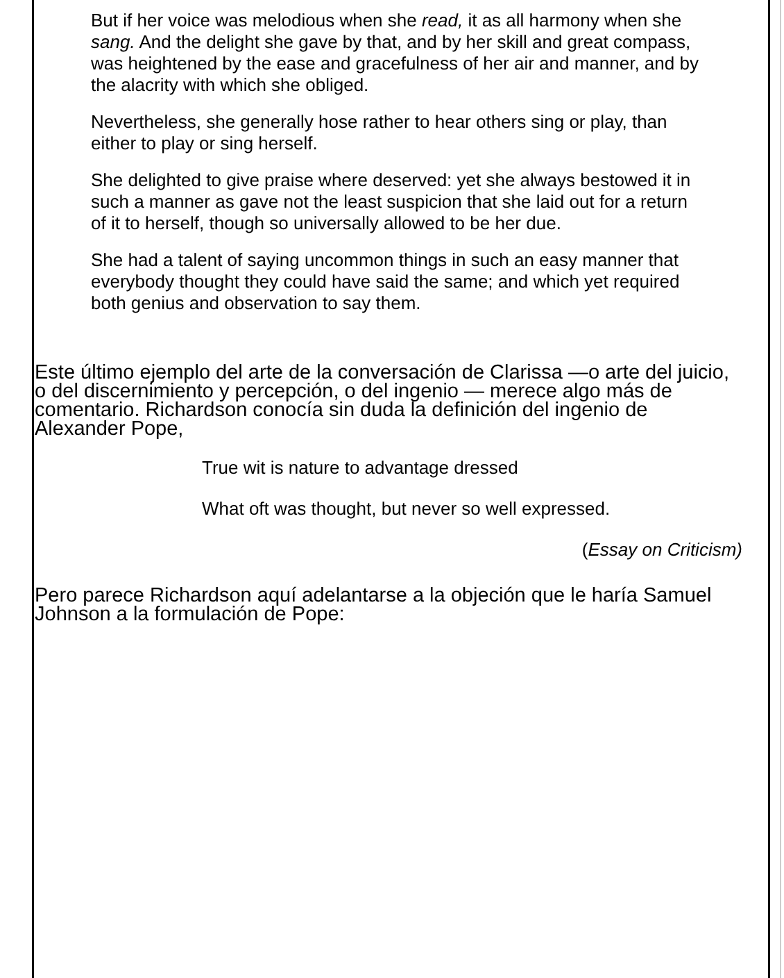But if her voice was melodious when she read, it as all harmony when she sang. And the delight she gave by that, and by her skill and great compass, was heightened by the ease and gracefulness of her air and manner, and by the alacrity with which she obliged.
Nevertheless, she generally hose rather to hear others sing or play, than either to play or sing herself.
She delighted to give praise where deserved: yet she always bestowed it in such a manner as gave not the least suspicion that she laid out for a return of it to herself, though so universally allowed to be her due.
She had a talent of saying uncommon things in such an easy manner that everybody thought they could have said the same; and which yet required both genius and observation to say them.
Este último ejemplo del arte de la conversación de Clarissa —o arte del juicio, o del discernimiento y percepción, o del ingenio — merece algo más de comentario. Richardson conocía sin duda la definición del ingenio de Alexander Pope,
True wit is nature to advantage dressed
What oft was thought, but never so well expressed.
(Essay on Criticism)
Pero parece Richardson aquí adelantarse a la objeción que le haría Samuel Johnson a la formulación de Pope: